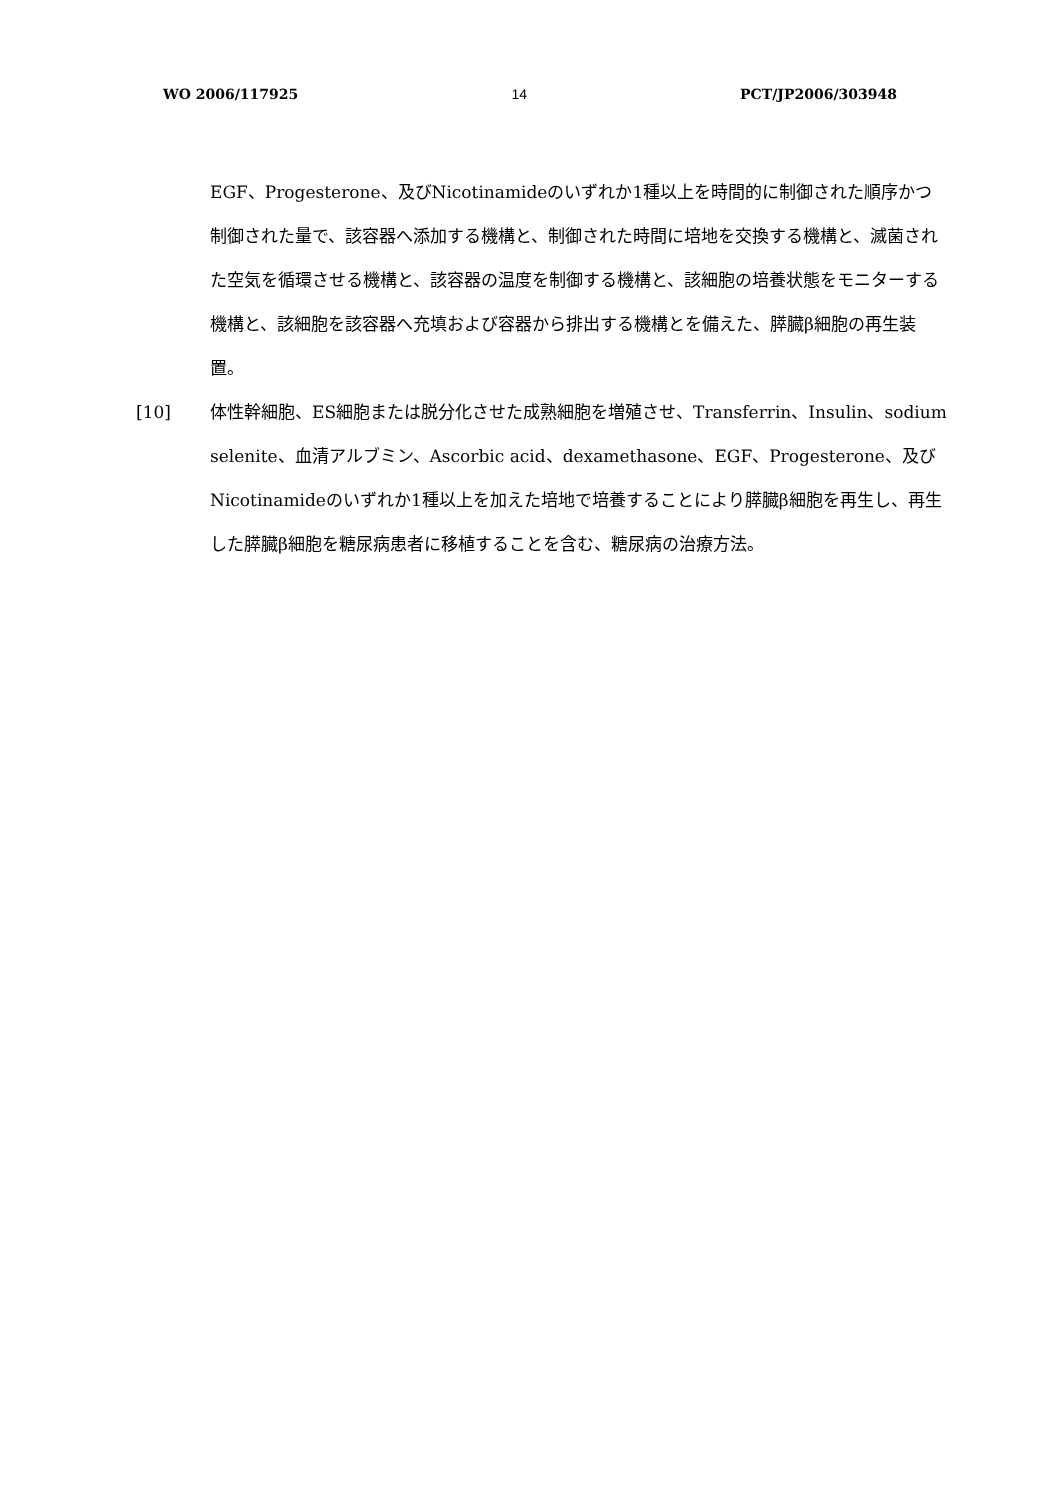WO 2006/117925 14 PCT/JP2006/303948
EGF、Progesterone、及びNicotinamideのいずれか1種以上を時間的に制御された順序かつ制御された量で、該容器へ添加する機構と、制御された時間に培地を交換する機構と、滅菌された空気を循環させる機構と、該容器の温度を制御する機構と、該細胞の培養状態をモニターする機構と、該細胞を該容器へ充填および容器から排出する機構とを備えた、膵臓β細胞の再生装置。
[10] 体性幹細胞、ES細胞または脱分化させた成熟細胞を増殖させ、Transferrin、Insulin、sodium selenite、血清アルブミン、Ascorbic acid、dexamethasone、EGF、Progesterone、及びNicotinamideのいずれか1種以上を加えた培地で培養することにより膵臓β細胞を再生し、再生した膵臓β細胞を糖尿病患者に移植することを含む、糖尿病の治療方法。